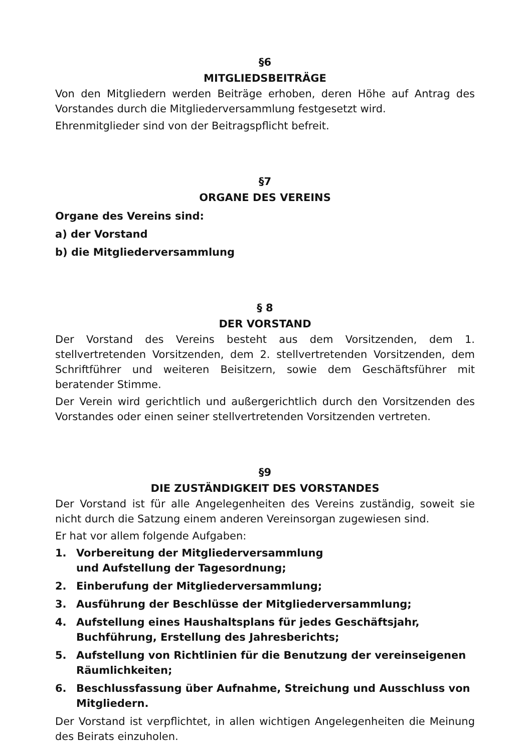§6
MITGLIEDSBEITRÄGE
Von den Mitgliedern werden Beiträge erhoben, deren Höhe auf Antrag des Vorstandes durch die Mitgliederversammlung festgesetzt wird.
Ehrenmitglieder sind von der Beitragspflicht befreit.
§7
ORGANE DES VEREINS
Organe des Vereins sind:
a) der Vorstand
b) die Mitgliederversammlung
§ 8
DER VORSTAND
Der Vorstand des Vereins besteht aus dem Vorsitzenden, dem 1. stellvertretenden Vorsitzenden, dem 2. stellvertretenden Vorsitzenden, dem Schriftführer und weiteren Beisitzern, sowie dem Geschäftsführer mit beratender Stimme.
Der Verein wird gerichtlich und außergerichtlich durch den Vorsitzenden des Vorstandes oder einen seiner stellvertretenden Vorsitzenden vertreten.
§9
DIE ZUSTÄNDIGKEIT DES VORSTANDES
Der Vorstand ist für alle Angelegenheiten des Vereins zuständig, soweit sie nicht durch die Satzung einem anderen Vereinsorgan zugewiesen sind.
Er hat vor allem folgende Aufgaben:
1. Vorbereitung der Mitgliederversammlung
und Aufstellung der Tagesordnung;
2. Einberufung der Mitgliederversammlung;
3. Ausführung der Beschlüsse der Mitgliederversammlung;
4. Aufstellung eines Haushaltsplans für jedes Geschäftsjahr, Buchführung, Erstellung des Jahresberichts;
5. Aufstellung von Richtlinien für die Benutzung der vereinseigenen Räumlichkeiten;
6. Beschlussfassung über Aufnahme, Streichung und Ausschluss von Mitgliedern.
Der Vorstand ist verpflichtet, in allen wichtigen Angelegenheiten die Meinung des Beirats einzuholen.